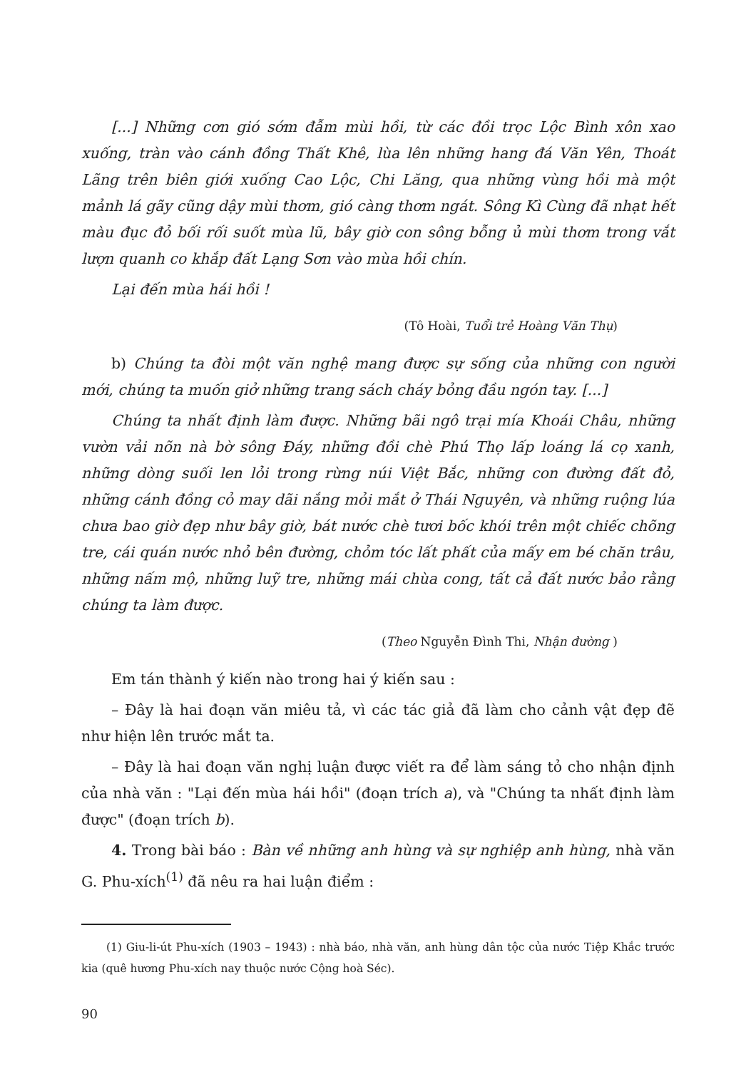[...] Những cơn gió sớm đẫm mùi hồi, từ các đồi trọc Lộc Bình xôn xao xuống, tràn vào cánh đồng Thất Khê, lùa lên những hang đá Văn Yên, Thoát Lãng trên biên giới xuống Cao Lộc, Chi Lăng, qua những vùng hồi mà một mảnh lá gãy cũng dậy mùi thơm, gió càng thơm ngát. Sông Kì Cùng đã nhạt hết màu đục đỏ bối rối suốt mùa lũ, bây giờ con sông bỗng ủ mùi thơm trong vắt lượn quanh co khắp đất Lạng Sơn vào mùa hồi chín.
Lại đến mùa hái hồi !
(Tô Hoài, Tuổi trẻ Hoàng Văn Thụ)
b) Chúng ta đòi một văn nghệ mang được sự sống của những con người mới, chúng ta muốn giở những trang sách cháy bỏng đầu ngón tay. [...]
Chúng ta nhất định làm được. Những bãi ngô trại mía Khoái Châu, những vườn vải nõn nà bờ sông Đáy, những đồi chè Phú Thọ lấp loáng lá cọ xanh, những dòng suối len lỏi trong rừng núi Việt Bắc, những con đường đất đỏ, những cánh đồng cỏ may dãi nắng mỏi mắt ở Thái Nguyên, và những ruộng lúa chưa bao giờ đẹp như bây giờ, bát nước chè tươi bốc khói trên một chiếc chõng tre, cái quán nước nhỏ bên đường, chỏm tóc lất phất của mấy em bé chăn trâu, những nấm mộ, những luỹ tre, những mái chùa cong, tất cả đất nước bảo rằng chúng ta làm được.
(Theo Nguyễn Đình Thi, Nhận đường )
Em tán thành ý kiến nào trong hai ý kiến sau :
– Đây là hai đoạn văn miêu tả, vì các tác giả đã làm cho cảnh vật đẹp đẽ như hiện lên trước mắt ta.
– Đây là hai đoạn văn nghị luận được viết ra để làm sáng tỏ cho nhận định của nhà văn : "Lại đến mùa hái hồi" (đoạn trích a), và "Chúng ta nhất định làm được" (đoạn trích b).
4. Trong bài báo : Bàn về những anh hùng và sự nghiệp anh hùng, nhà văn G. Phu-xích<sup>(1)</sup> đã nêu ra hai luận điểm :
(1) Giu-li-út Phu-xích (1903 – 1943) : nhà báo, nhà văn, anh hùng dân tộc của nước Tiệp Khắc trước kia (quê hương Phu-xích nay thuộc nước Cộng hoà Séc).
90